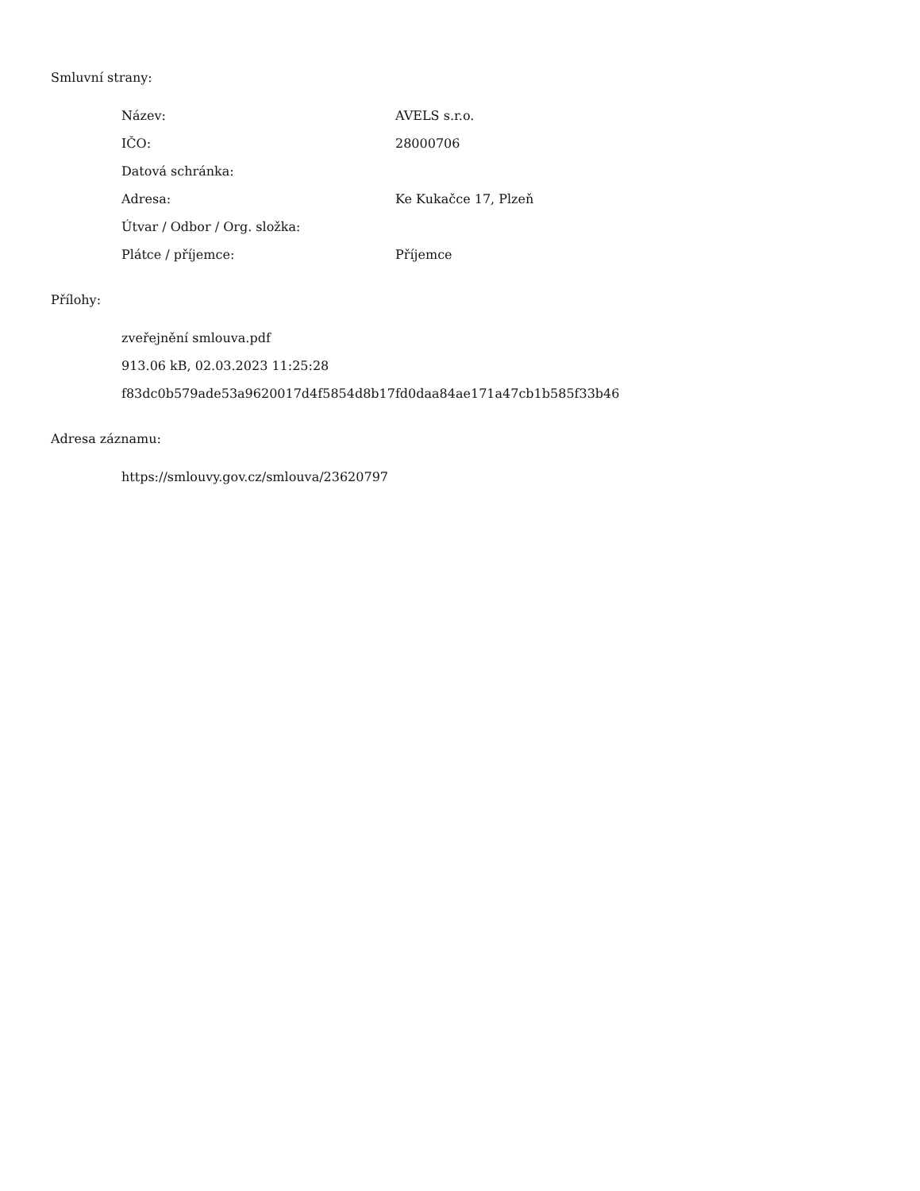Smluvní strany:
| Název: | AVELS s.r.o. |
| IČO: | 28000706 |
| Datová schránka: | |
| Adresa: | Ke Kukačce 17, Plzeň |
| Útvar / Odbor / Org. složka: | |
| Plátce / příjemce: | Příjemce |
Přílohy:
zveřejnění smlouva.pdf
913.06 kB, 02.03.2023 11:25:28
f83dc0b579ade53a9620017d4f5854d8b17fd0daa84ae171a47cb1b585f33b46
Adresa záznamu:
https://smlouvy.gov.cz/smlouva/23620797